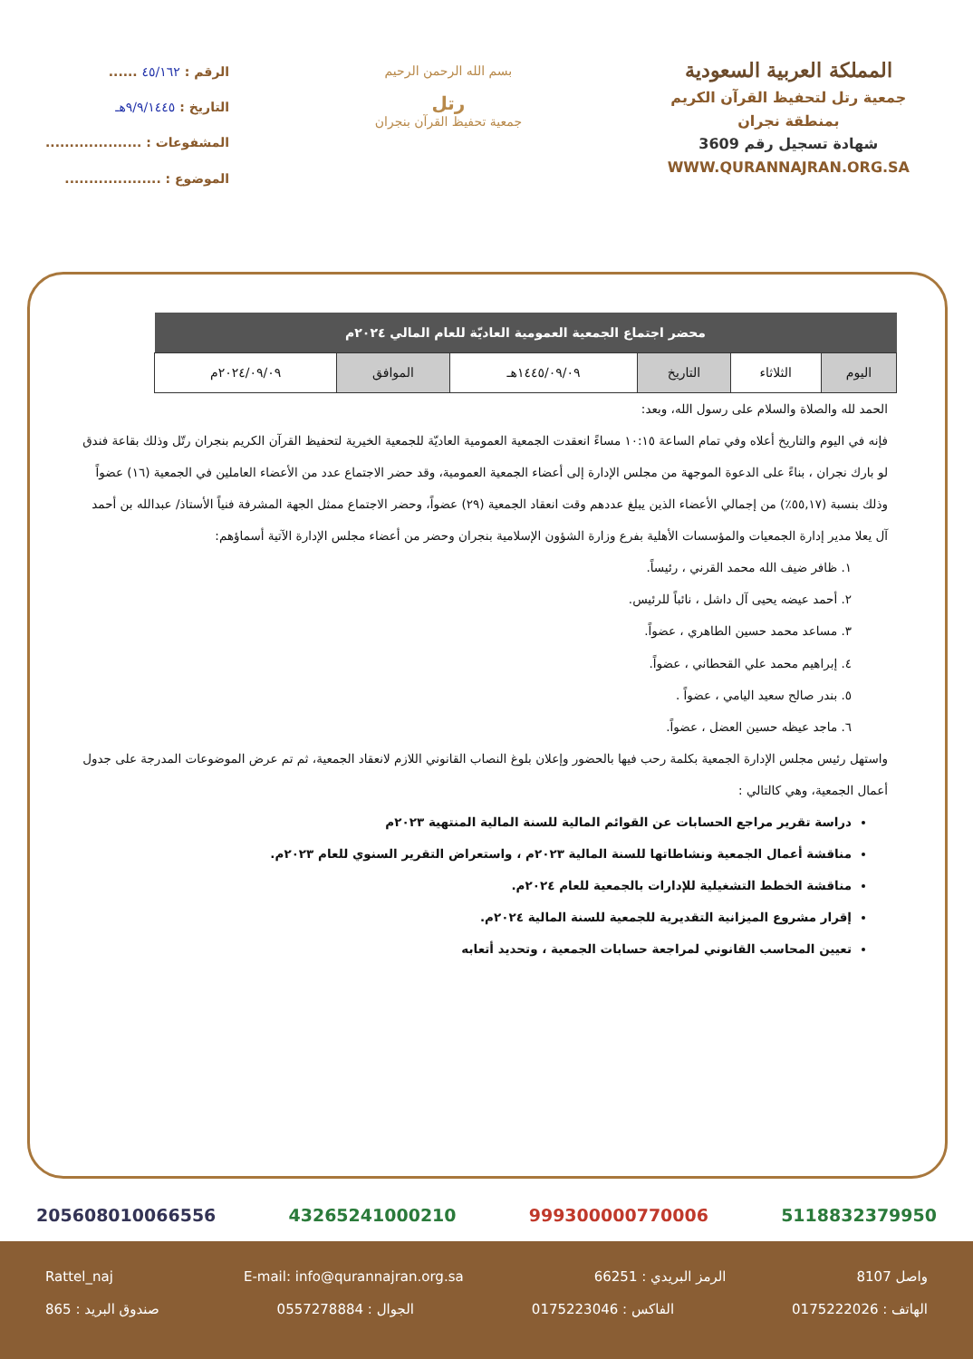المملكة العربية السعودية
جمعية رتل لتحفيظ القرآن الكريم
بمنطقة نجران
شهادة تسجيل رقم 3609
WWW.QURANNAJRAN.ORG.SA
بسم الله الرحمن الرحيم
رتل
جمعية تحفيظ القرآن بنجران
الرقم : ٤٥/١٦٢ ......
التاريخ : ٩/٩/١٤٤٥هـ
المشفوعات : ....................
الموضوع : ....................
| محضر اجتماع الجمعية العمومية العاديّة للعام المالي ٢٠٢٤م | | | | | |
| --- | --- | --- | --- | --- | --- |
| اليوم | الثلاثاء | التاريخ | ١٤٤٥/٠٩/٠٩هـ | الموافق | ٢٠٢٤/٠٩/٠٩م |
الحمد لله والصلاة والسلام على رسول الله، وبعد:
فإنه في اليوم والتاريخ أعلاه وفي تمام الساعة ١٠:١٥ مساءً انعقدت الجمعية العمومية العاديّة للجمعية الخيرية لتحفيظ القرآن الكريم بنجران رتّل وذلك بقاعة فندق لو بارك نجران ، بناءً على الدعوة الموجهة من مجلس الإدارة إلى أعضاء الجمعية العمومية، وقد حضر الاجتماع عدد من الأعضاء العاملين في الجمعية (١٦) عضواً وذلك بنسبة (٥٥,١٧٪) من إجمالي الأعضاء الذين يبلغ عددهم وقت انعقاد الجمعية (٢٩) عضواً، وحضر الاجتماع ممثل الجهة المشرفة فنياً الأستاذ/ عبدالله بن أحمد آل يعلا مدير إدارة الجمعيات والمؤسسات الأهلية بفرع وزارة الشؤون الإسلامية بنجران وحضر من أعضاء مجلس الإدارة الآتية أسماؤهم:
١. ظافر ضيف الله محمد القرني ، رئيساً.
٢. أحمد عيضه يحيى آل داشل ، نائباً للرئيس.
٣. مساعد محمد حسين الطاهري ، عضواً.
٤. إبراهيم محمد علي القحطاني ، عضواً.
٥. بندر صالح سعيد اليامي ، عضواً .
٦. ماجد عيظه حسين العضل ، عضواً.
واستهل رئيس مجلس الإدارة الجمعية بكلمة رحب فيها بالحضور وإعلان بلوغ النصاب القانوني اللازم لانعقاد الجمعية، ثم تم عرض الموضوعات المدرجة على جدول أعمال الجمعية، وهي كالتالي :
دراسة تقرير مراجع الحسابات عن القوائم المالية للسنة المالية المنتهية ٢٠٢٣م
مناقشة أعمال الجمعية ونشاطاتها للسنة المالية ٢٠٢٣م ، واستعراض التقرير السنوي للعام ٢٠٢٣م.
مناقشة الخطط التشغيلية للإدارات بالجمعية للعام ٢٠٢٤م.
إقرار مشروع الميزانية التقديرية للجمعية للسنة المالية ٢٠٢٤م.
تعيين المحاسب القانوني لمراجعة حسابات الجمعية ، وتحديد أتعابه
5118832379950 999300000770006 43265241000210 205608010066556
واصل 8107 الرمز البريدي : 66251 E-mail: info@qurannajran.org.sa Rattel_naj
الهاتف : 0175222026 الفاكس : 0175223046 الجوال : 0557278884 صندوق البريد : 865